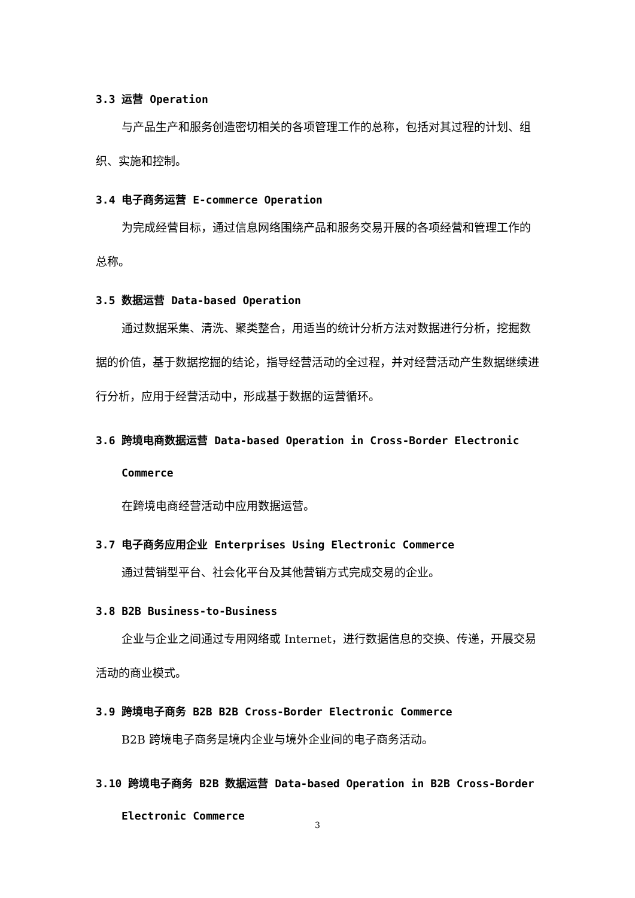3.3 运营 Operation
与产品生产和服务创造密切相关的各项管理工作的总称，包括对其过程的计划、组织、实施和控制。
3.4 电子商务运营 E-commerce Operation
为完成经营目标，通过信息网络围绕产品和服务交易开展的各项经营和管理工作的总称。
3.5 数据运营 Data-based Operation
通过数据采集、清洗、聚类整合，用适当的统计分析方法对数据进行分析，挖掘数据的价值，基于数据挖掘的结论，指导经营活动的全过程，并对经营活动产生数据继续进行分析，应用于经营活动中，形成基于数据的运营循环。
3.6 跨境电商数据运营 Data-based Operation in Cross-Border Electronic
Commerce
在跨境电商经营活动中应用数据运营。
3.7 电子商务应用企业 Enterprises Using Electronic Commerce
通过营销型平台、社会化平台及其他营销方式完成交易的企业。
3.8 B2B Business-to-Business
企业与企业之间通过专用网络或 Internet，进行数据信息的交换、传递，开展交易活动的商业模式。
3.9 跨境电子商务 B2B B2B Cross-Border Electronic Commerce
B2B 跨境电子商务是境内企业与境外企业间的电子商务活动。
3.10 跨境电子商务 B2B 数据运营 Data-based Operation in B2B Cross-Border
Electronic Commerce
3